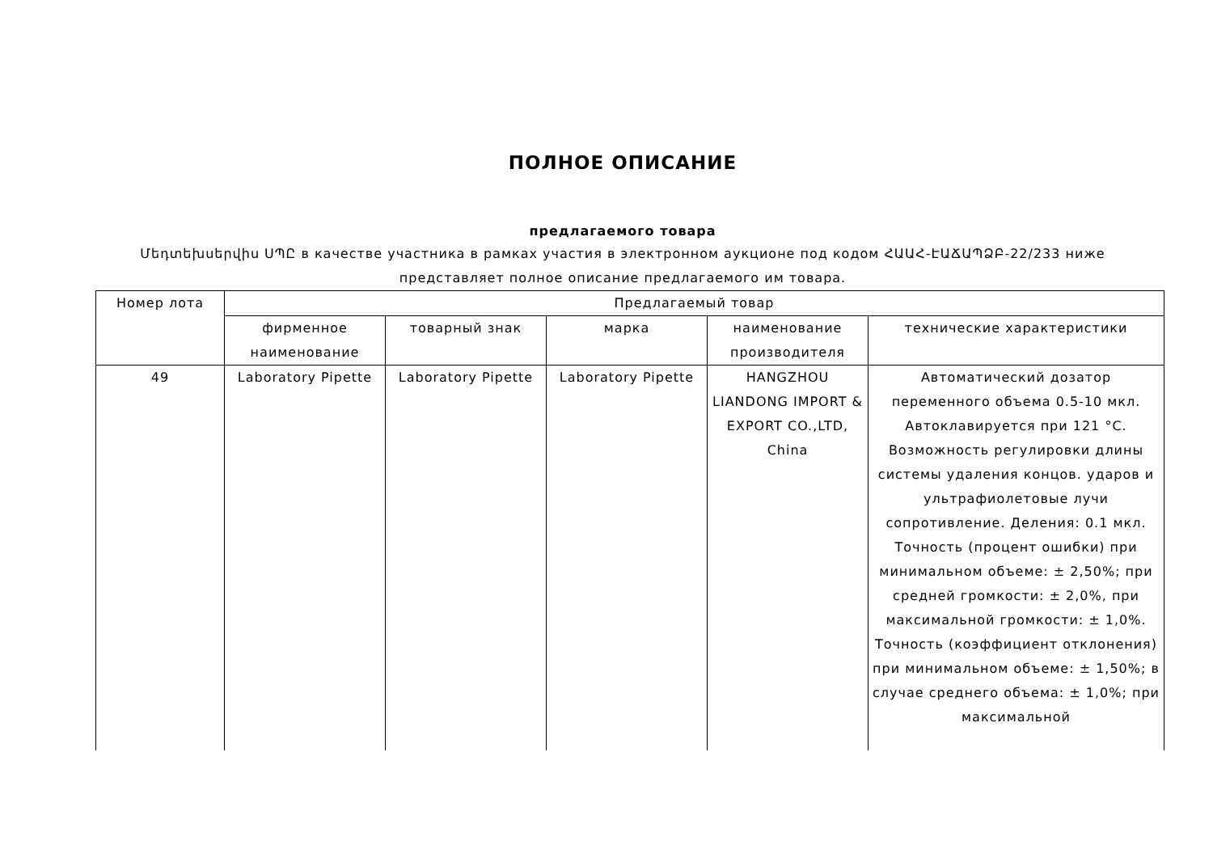ПОЛНОЕ ОПИСАНИЕ
предлагаемого товара
Մեդտեխսերվիս ՍՊԸ в качестве участника в рамках участия в электронном аукционе под кодом ՀԱԱՀ-ԷԱՃԱՊՁԲ-22/233 ниже представляет полное описание предлагаемого им товара.
| Номер лота | Предлагаемый товар | | | | |
| --- | --- | --- | --- | --- | --- |
| | фирменное наименование | товарный знак | марка | наименование производителя | технические характеристики |
| 49 | Laboratory Pipette | Laboratory Pipette | Laboratory Pipette | HANGZHOU LIANDONG IMPORT & EXPORT CO.,LTD, China | Автоматический дозатор переменного объема 0.5-10 мкл. Автоклавируется при 121 °C. Возможность регулировки длины системы удаления концов. ударов и ультрафиолетовые лучи сопротивление. Деления: 0.1 мкл. Точность (процент ошибки) при минимальном объеме: ± 2,50%; при средней громкости: ± 2,0%, при максимальной громкости: ± 1,0%. Точность (коэффициент отклонения) при минимальном объеме: ± 1,50%; в случае среднего объема: ± 1,0%; при максимальной |